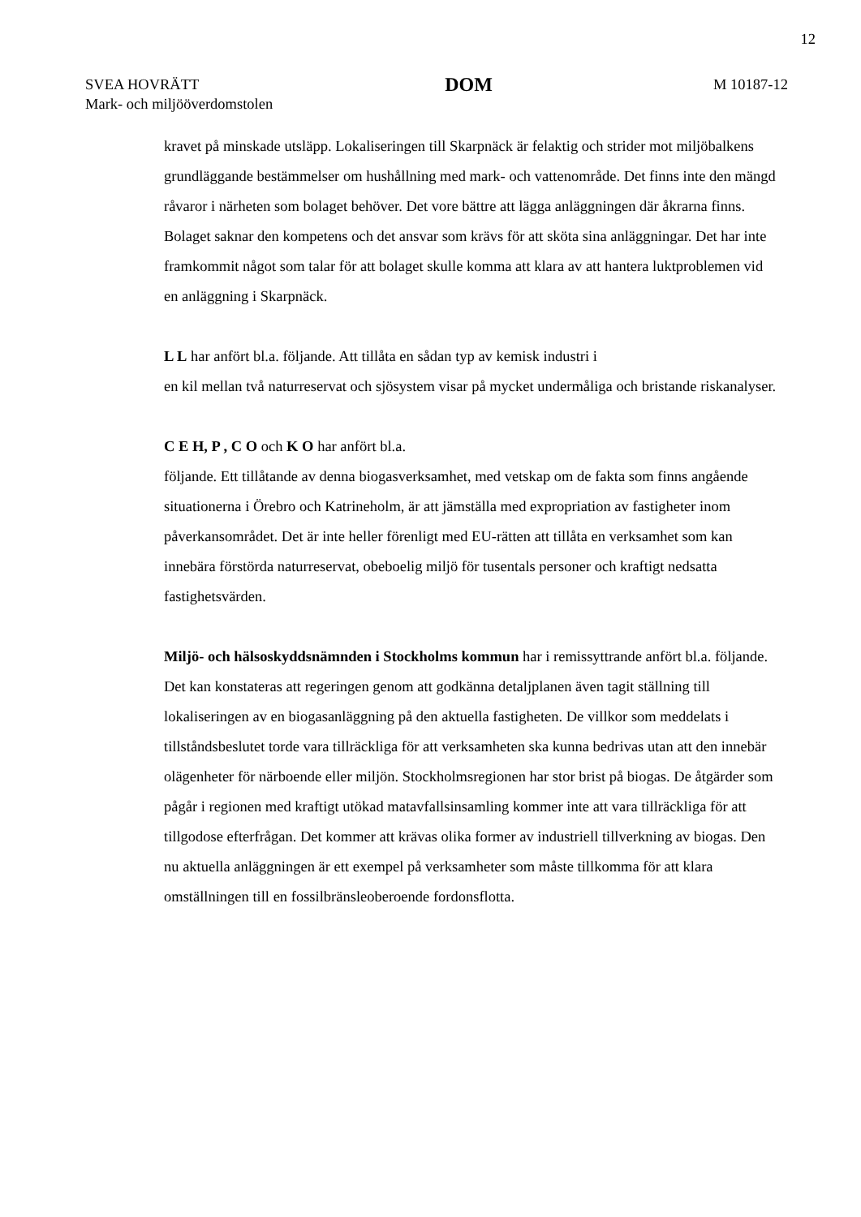12
SVEA HOVRÄTT
Mark- och miljööverdomstolen
DOM
M 10187-12
kravet på minskade utsläpp. Lokaliseringen till Skarpnäck är felaktig och strider mot miljöbalkens grundläggande bestämmelser om hushållning med mark- och vattenområde. Det finns inte den mängd råvaror i närheten som bolaget behöver. Det vore bättre att lägga anläggningen där åkrarna finns. Bolaget saknar den kompetens och det ansvar som krävs för att sköta sina anläggningar. Det har inte framkommit något som talar för att bolaget skulle komma att klara av att hantera luktproblemen vid en anläggning i Skarpnäck.
L L har anfört bl.a. följande. Att tillåta en sådan typ av kemisk industri i
en kil mellan två naturreservat och sjösystem visar på mycket undermåliga och bristande riskanalyser.
C E H, P , C O och K O har anfört bl.a.
följande. Ett tillåtande av denna biogasverksamhet, med vetskap om de fakta som finns angående situationerna i Örebro och Katrineholm, är att jämställa med expropriation av fastigheter inom påverkansområdet. Det är inte heller förenligt med EU-rätten att tillåta en verksamhet som kan innebära förstörda naturreservat, obeboelig miljö för tusentals personer och kraftigt nedsatta fastighetsvärden.
Miljö- och hälsoskyddsnämnden i Stockholms kommun har i remissyttrande anfört bl.a. följande. Det kan konstateras att regeringen genom att godkänna detaljplanen även tagit ställning till lokaliseringen av en biogasanläggning på den aktuella fastigheten. De villkor som meddelats i tillståndsbeslutet torde vara tillräckliga för att verksamheten ska kunna bedrivas utan att den innebär olägenheter för närboende eller miljön. Stockholmsregionen har stor brist på biogas. De åtgärder som pågår i regionen med kraftigt utökad matavfallsinsamling kommer inte att vara tillräckliga för att tillgodose efterfrågan. Det kommer att krävas olika former av industriell tillverkning av biogas. Den nu aktuella anläggningen är ett exempel på verksamheter som måste tillkomma för att klara omställningen till en fossilbränsleoberoende fordonsflotta.